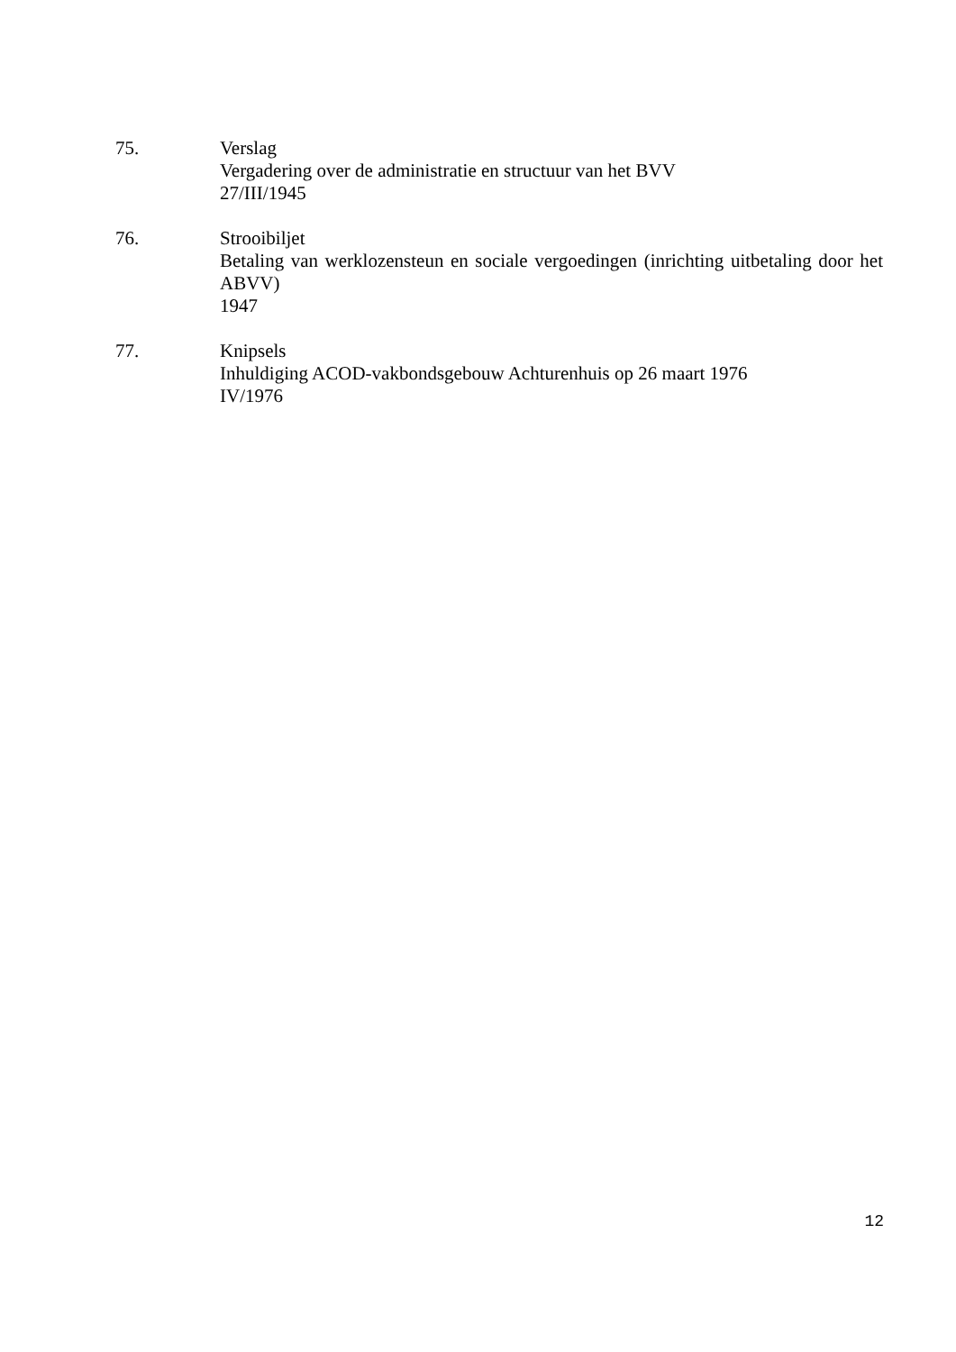75. Verslag
Vergadering over de administratie en structuur van het BVV
27/III/1945
76. Strooibiljet
Betaling van werklozensteun en sociale vergoedingen (inrichting uitbetaling door het ABVV)
1947
77. Knipsels
Inhuldiging ACOD-vakbondsgebouw Achturenhuis op 26 maart 1976
IV/1976
12